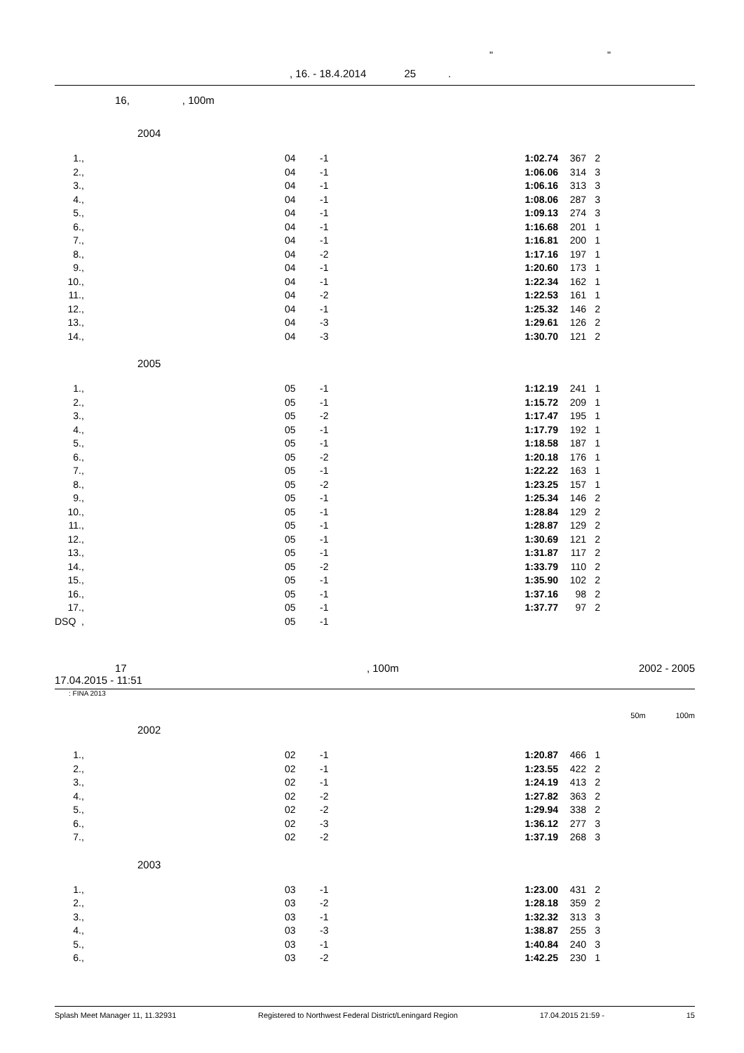" "
, 16. - 18.4.2014 25 .
16, , 100m
2004
| 1. | , | 04 | -1 | | 1:02.74 | 367 | 2 |
| 2. | , | 04 | -1 | | 1:06.06 | 314 | 3 |
| 3. | , | 04 | -1 | | 1:06.16 | 313 | 3 |
| 4. | , | 04 | -1 | | 1:08.06 | 287 | 3 |
| 5. | , | 04 | -1 | | 1:09.13 | 274 | 3 |
| 6. | , | 04 | -1 | | 1:16.68 | 201 | 1 |
| 7. | , | 04 | -1 | | 1:16.81 | 200 | 1 |
| 8. | , | 04 | -2 | | 1:17.16 | 197 | 1 |
| 9. | , | 04 | -1 | | 1:20.60 | 173 | 1 |
| 10. | , | 04 | -1 | | 1:22.34 | 162 | 1 |
| 11. | , | 04 | -2 | | 1:22.53 | 161 | 1 |
| 12. | , | 04 | -1 | | 1:25.32 | 146 | 2 |
| 13. | , | 04 | -3 | | 1:29.61 | 126 | 2 |
| 14. | , | 04 | -3 | | 1:30.70 | 121 | 2 |
2005
| 1. | , | 05 | -1 | | 1:12.19 | 241 | 1 |
| 2. | , | 05 | -1 | | 1:15.72 | 209 | 1 |
| 3. | , | 05 | -2 | | 1:17.47 | 195 | 1 |
| 4. | , | 05 | -1 | | 1:17.79 | 192 | 1 |
| 5. | , | 05 | -1 | | 1:18.58 | 187 | 1 |
| 6. | , | 05 | -2 | | 1:20.18 | 176 | 1 |
| 7. | , | 05 | -1 | | 1:22.22 | 163 | 1 |
| 8. | , | 05 | -2 | | 1:23.25 | 157 | 1 |
| 9. | , | 05 | -1 | | 1:25.34 | 146 | 2 |
| 10. | , | 05 | -1 | | 1:28.84 | 129 | 2 |
| 11. | , | 05 | -1 | | 1:28.87 | 129 | 2 |
| 12. | , | 05 | -1 | | 1:30.69 | 121 | 2 |
| 13. | , | 05 | -1 | | 1:31.87 | 117 | 2 |
| 14. | , | 05 | -2 | | 1:33.79 | 110 | 2 |
| 15. | , | 05 | -1 | | 1:35.90 | 102 | 2 |
| 16. | , | 05 | -1 | | 1:37.16 | 98 | 2 |
| 17. | , | 05 | -1 | | 1:37.77 | 97 | 2 |
| DSQ | , | 05 | -1 | | | | |
17, 100m 2002 - 2005
17.04.2015 - 11:51
: FINA 2013
50m 100m
2002
| 1. | , | 02 | -1 | | 1:20.87 | 466 | 1 |
| 2. | , | 02 | -1 | | 1:23.55 | 422 | 2 |
| 3. | , | 02 | -1 | | 1:24.19 | 413 | 2 |
| 4. | , | 02 | -2 | | 1:27.82 | 363 | 2 |
| 5. | , | 02 | -2 | | 1:29.94 | 338 | 2 |
| 6. | , | 02 | -3 | | 1:36.12 | 277 | 3 |
| 7. | , | 02 | -2 | | 1:37.19 | 268 | 3 |
2003
| 1. | , | 03 | -1 | | 1:23.00 | 431 | 2 |
| 2. | , | 03 | -2 | | 1:28.18 | 359 | 2 |
| 3. | , | 03 | -1 | | 1:32.32 | 313 | 3 |
| 4. | , | 03 | -3 | | 1:38.87 | 255 | 3 |
| 5. | , | 03 | -1 | | 1:40.84 | 240 | 3 |
| 6. | , | 03 | -2 | | 1:42.25 | 230 | 1 |
Splash Meet Manager 11, 11.32931 Registered to Northwest Federal District/Leningard Region 17.04.2015 21:59 - 15